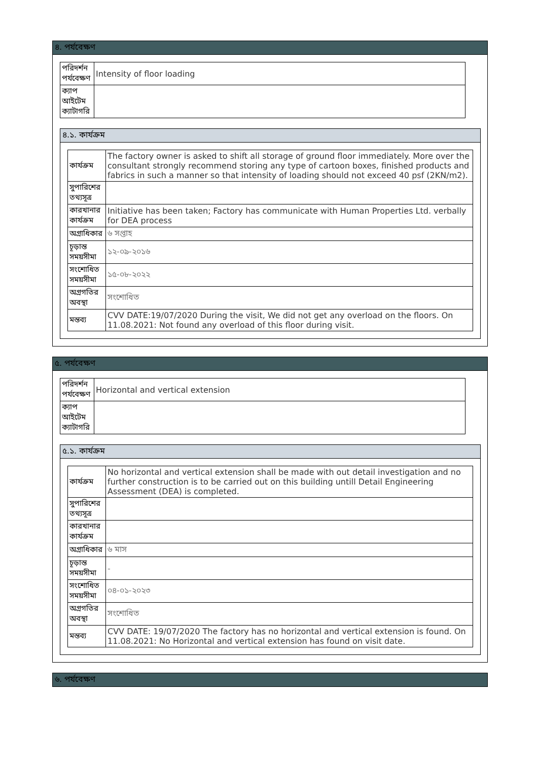৪. পর্যবেক্ষণ
| পরিদর্শন পর্যবেক্ষণ | Intensity of floor loading |
| ক্যাপ আইটেম ক্যাটাগরি | |
৪.১. কার্যক্রম
| কার্যক্রম | The factory owner is asked to shift all storage of ground floor immediately. More over the consultant strongly recommend storing any type of cartoon boxes, finished products and fabrics in such a manner so that intensity of loading should not exceed 40 psf (2KN/m2). |
| সুপারিশের তথ্যসূত্র | |
| কারখানার কার্যক্রম | Initiative has been taken; Factory has communicate with Human Properties Ltd. verbally for DEA process |
| অগ্রাধিকার | ৬ সপ্তাহ |
| চূড়ান্ত সময়সীমা | ১২-০৯-২০১৬ |
| সংশোধিত সময়সীমা | ১৫-০৮-২০২২ |
| অগ্রগতির অবস্থা | সংশোধিত |
| মন্তব্য | CVV DATE:19/07/2020 During the visit, We did not get any overload on the floors. On 11.08.2021: Not found any overload of this floor during visit. |
৫. পর্যবেক্ষণ
| পরিদর্শন পর্যবেক্ষণ | Horizontal and vertical extension |
| ক্যাপ আইটেম ক্যাটাগরি | |
৫.১. কার্যক্রম
| কার্যক্রম | No horizontal and vertical extension shall be made with out detail investigation and no further construction is to be carried out on this building untill Detail Engineering Assessment (DEA) is completed. |
| সুপারিশের তথ্যসূত্র | |
| কারখানার কার্যক্রম | |
| অগ্রাধিকার | ৬ মাস |
| চূড়ান্ত সময়সীমা | - |
| সংশোধিত সময়সীমা | ০৪-০১-২০২৩ |
| অগ্রগতির অবস্থা | সংশোধিত |
| মন্তব্য | CVV DATE: 19/07/2020 The factory has no horizontal and vertical extension is found. On 11.08.2021: No Horizontal and vertical extension has found on visit date. |
৬. পর্যবেক্ষণ